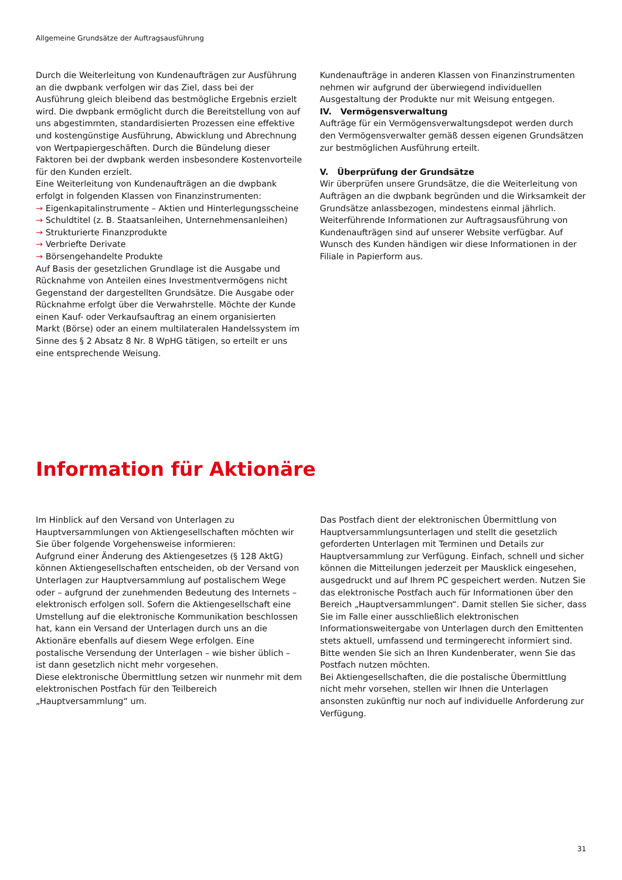Allgemeine Grundsätze der Auftragsausführung
Durch die Weiterleitung von Kundenaufträgen zur Ausführung an die dwpbank verfolgen wir das Ziel, dass bei der Ausführung gleich bleibend das bestmögliche Ergebnis erzielt wird. Die dwpbank ermöglicht durch die Bereitstellung von auf uns abgestimmten, standardisierten Prozessen eine effektive und kostengünstige Ausführung, Abwicklung und Abrechnung von Wertpapiergeschäften. Durch die Bündelung dieser Faktoren bei der dwpbank werden insbesondere Kostenvorteile für den Kunden erzielt.
Eine Weiterleitung von Kundenaufträgen an die dwpbank erfolgt in folgenden Klassen von Finanzinstrumenten:
→ Eigenkapitalinstrumente – Aktien und Hinterlegungsscheine
→ Schuldtitel (z. B. Staatsanleihen, Unternehmensanleihen)
→ Strukturierte Finanzprodukte
→ Verbriefte Derivate
→ Börsengehandelte Produkte
Auf Basis der gesetzlichen Grundlage ist die Ausgabe und Rücknahme von Anteilen eines Investmentvermögens nicht Gegenstand der dargestellten Grundsätze. Die Ausgabe oder Rücknahme erfolgt über die Verwahrstelle. Möchte der Kunde einen Kauf- oder Verkaufsauftrag an einem organisierten Markt (Börse) oder an einem multilateralen Handelssystem im Sinne des § 2 Absatz 8 Nr. 8 WpHG tätigen, so erteilt er uns eine entsprechende Weisung.
Kundenaufträge in anderen Klassen von Finanzinstrumenten nehmen wir aufgrund der überwiegend individuellen Ausgestaltung der Produkte nur mit Weisung entgegen.
IV. Vermögensverwaltung
Aufträge für ein Vermögensverwaltungsdepot werden durch den Vermögensverwalter gemäß dessen eigenen Grundsätzen zur bestmöglichen Ausführung erteilt.
V. Überprüfung der Grundsätze
Wir überprüfen unsere Grundsätze, die die Weiterleitung von Aufträgen an die dwpbank begründen und die Wirksamkeit der Grundsätze anlassbezogen, mindestens einmal jährlich. Weiterführende Informationen zur Auftragsausführung von Kundenaufträgen sind auf unserer Website verfügbar. Auf Wunsch des Kunden händigen wir diese Informationen in der Filiale in Papierform aus.
Information für Aktionäre
Im Hinblick auf den Versand von Unterlagen zu Hauptversammlungen von Aktiengesellschaften möchten wir Sie über folgende Vorgehensweise informieren:
Aufgrund einer Änderung des Aktiengesetzes (§ 128 AktG) können Aktiengesellschaften entscheiden, ob der Versand von Unterlagen zur Hauptversammlung auf postalischem Wege oder – aufgrund der zunehmenden Bedeutung des Internets – elektronisch erfolgen soll. Sofern die Aktiengesellschaft eine Umstellung auf die elektronische Kommunikation beschlossen hat, kann ein Versand der Unterlagen durch uns an die Aktionäre ebenfalls auf diesem Wege erfolgen. Eine postalische Versendung der Unterlagen – wie bisher üblich – ist dann gesetzlich nicht mehr vorgesehen.
Diese elektronische Übermittlung setzen wir nunmehr mit dem elektronischen Postfach für den Teilbereich „Hauptversammlung“ um.
Das Postfach dient der elektronischen Übermittlung von Hauptversammlungsunterlagen und stellt die gesetzlich geforderten Unterlagen mit Terminen und Details zur Hauptversammlung zur Verfügung. Einfach, schnell und sicher können die Mitteilungen jederzeit per Mausklick eingesehen, ausgedruckt und auf Ihrem PC gespeichert werden. Nutzen Sie das elektronische Postfach auch für Informationen über den Bereich „Hauptversammlungen“. Damit stellen Sie sicher, dass Sie im Falle einer ausschließlich elektronischen Informationsweitergabe von Unterlagen durch den Emittenten stets aktuell, umfassend und termingerecht informiert sind.
Bitte wenden Sie sich an Ihren Kundenberater, wenn Sie das Postfach nutzen möchten.
Bei Aktiengesellschaften, die die postalische Übermittlung nicht mehr vorsehen, stellen wir Ihnen die Unterlagen ansonsten zukünftig nur noch auf individuelle Anforderung zur Verfügung.
31